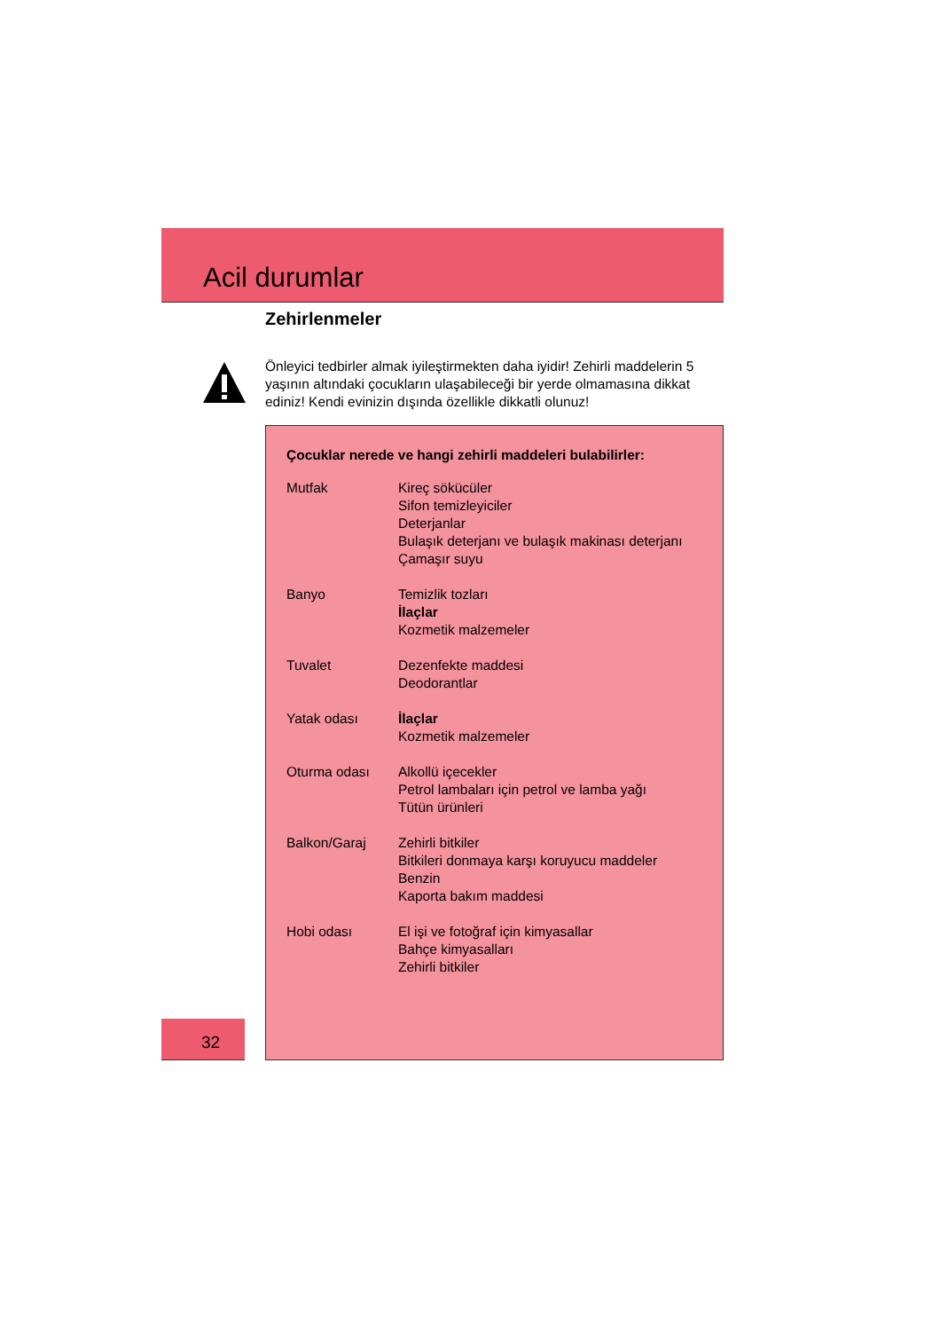Acil durumlar
Zehirlenmeler
Önleyici tedbirler almak iyileştirmekten daha iyidir! Zehirli maddelerin 5 yaşının altındaki çocukların ulaşabileceği bir yerde olmamasına dikkat ediniz! Kendi evinizin dışında özellikle dikkatli olunuz!
Çocuklar nerede ve hangi zehirli maddeleri bulabilirler:
| Mutfak | Kireç sökücüler Sifon temizleyiciler Deterjanlar Bulaşık deterjanı ve bulaşık makinası deterjanı Çamaşır suyu |
| Banyo | Temizlik tozları İlaçlar Kozmetik malzemeler |
| Tuvalet | Dezenfekte maddesi Deodorantlar |
| Yatak odası | İlaçlar Kozmetik malzemeler |
| Oturma odası | Alkollü içecekler Petrol lambaları için petrol ve lamba yağı Tütün ürünleri |
| Balkon/Garaj | Zehirli bitkiler Bitkileri donmaya karşı koruyucu maddeler Benzin Kaporta bakım maddesi |
| Hobi odası | El işi ve fotoğraf için kimyasallar Bahçe kimyasalları Zehirli bitkiler |
32